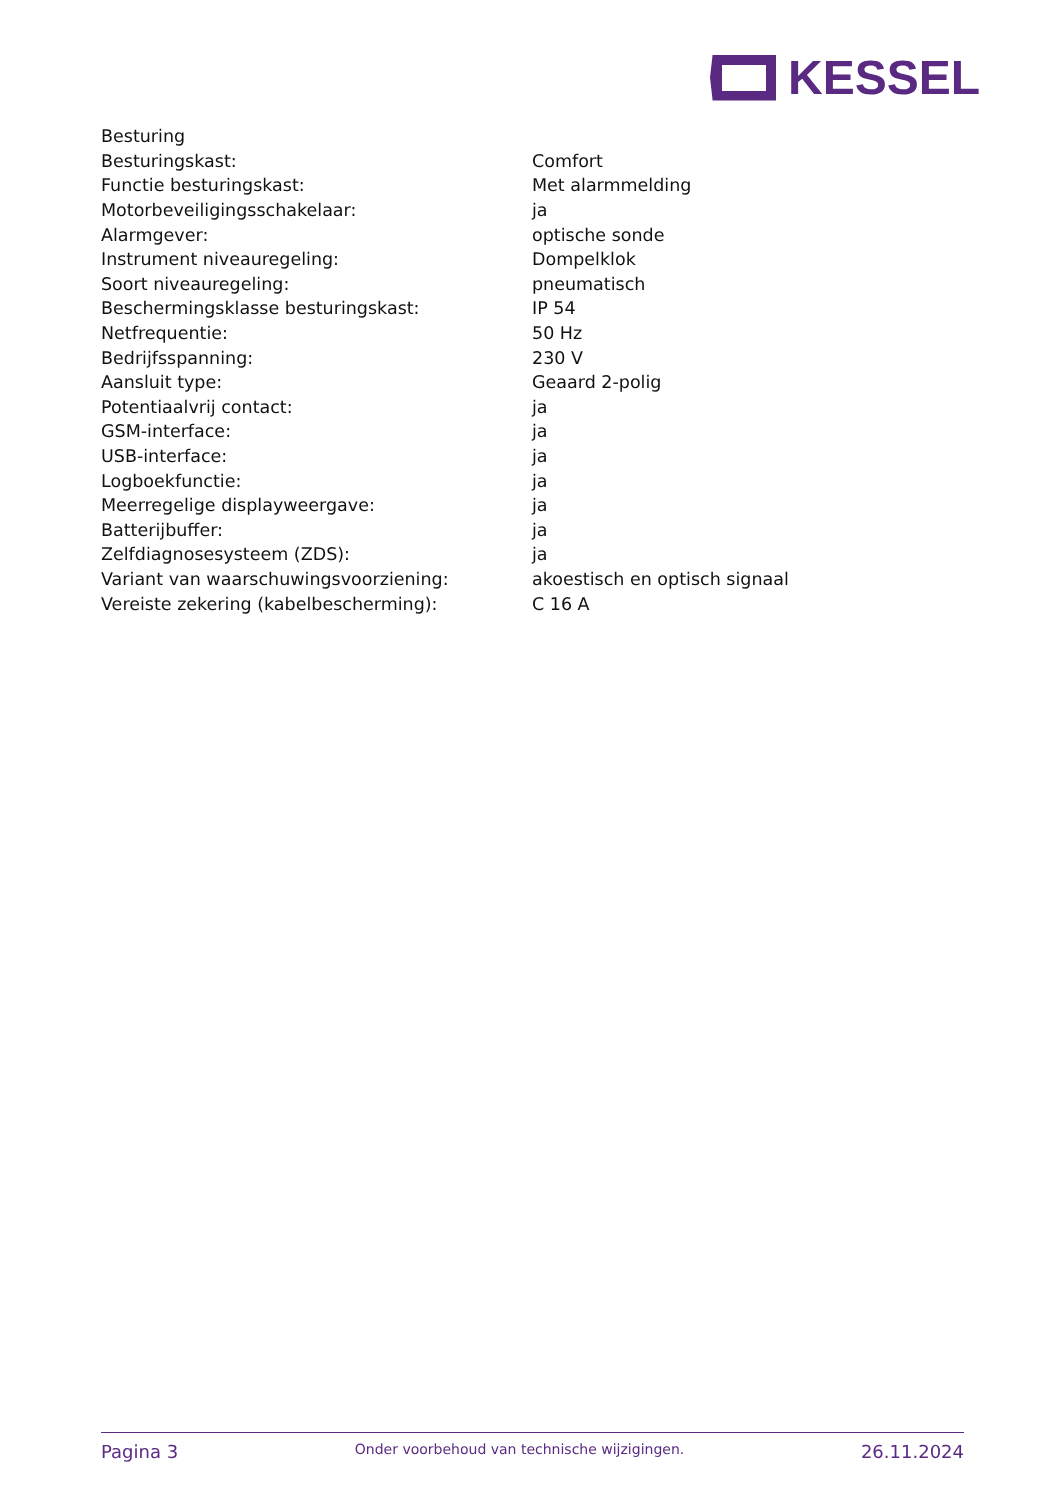KESSEL
| Besturing | |
| Besturingskast: | Comfort |
| Functie besturingskast: | Met alarmmelding |
| Motorbeveiligingsschakelaar: | ja |
| Alarmgever: | optische sonde |
| Instrument niveauregeling: | Dompelklok |
| Soort niveauregeling: | pneumatisch |
| Beschermingsklasse besturingskast: | IP 54 |
| Netfrequentie: | 50 Hz |
| Bedrijfsspanning: | 230 V |
| Aansluit type: | Geaard 2-polig |
| Potentiaalvrij contact: | ja |
| GSM-interface: | ja |
| USB-interface: | ja |
| Logboekfunctie: | ja |
| Meerregelige displayweergave: | ja |
| Batterijbuffer: | ja |
| Zelfdiagnosesysteem (ZDS): | ja |
| Variant van waarschuwingsvoorziening: | akoestisch en optisch signaal |
| Vereiste zekering (kabelbescherming): | C 16 A |
Pagina 3 Onder voorbehoud van technische wijzigingen. 26.11.2024